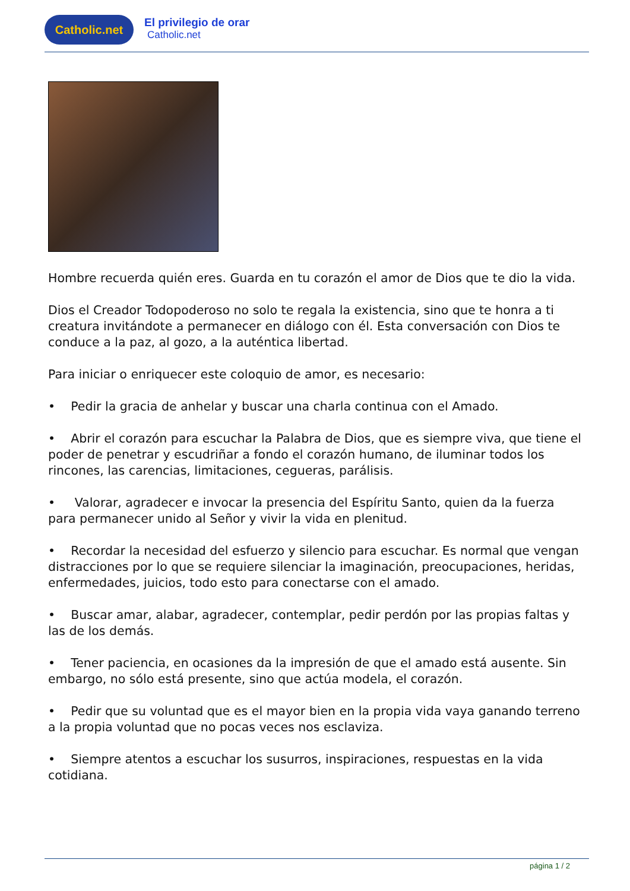Catholic.net
El privilegio de orar
Catholic.net
Hombre recuerda quién eres. Guarda en tu corazón el amor de Dios que te dio la vida.
Dios el Creador Todopoderoso no solo te regala la existencia, sino que te honra a ti creatura invitándote a permanecer en diálogo con él. Esta conversación con Dios te conduce a la paz, al gozo, a la auténtica libertad.
Para iniciar o enriquecer este coloquio de amor, es necesario:
• Pedir la gracia de anhelar y buscar una charla continua con el Amado.
• Abrir el corazón para escuchar la Palabra de Dios, que es siempre viva, que tiene el poder de penetrar y escudriñar a fondo el corazón humano, de iluminar todos los rincones, las carencias, limitaciones, cegueras, parálisis.
• Valorar, agradecer e invocar la presencia del Espíritu Santo, quien da la fuerza para permanecer unido al Señor y vivir la vida en plenitud.
• Recordar la necesidad del esfuerzo y silencio para escuchar. Es normal que vengan distracciones por lo que se requiere silenciar la imaginación, preocupaciones, heridas, enfermedades, juicios, todo esto para conectarse con el amado.
• Buscar amar, alabar, agradecer, contemplar, pedir perdón por las propias faltas y las de los demás.
• Tener paciencia, en ocasiones da la impresión de que el amado está ausente. Sin embargo, no sólo está presente, sino que actúa modela, el corazón.
• Pedir que su voluntad que es el mayor bien en la propia vida vaya ganando terreno a la propia voluntad que no pocas veces nos esclaviza.
• Siempre atentos a escuchar los susurros, inspiraciones, respuestas en la vida cotidiana.
página 1 / 2